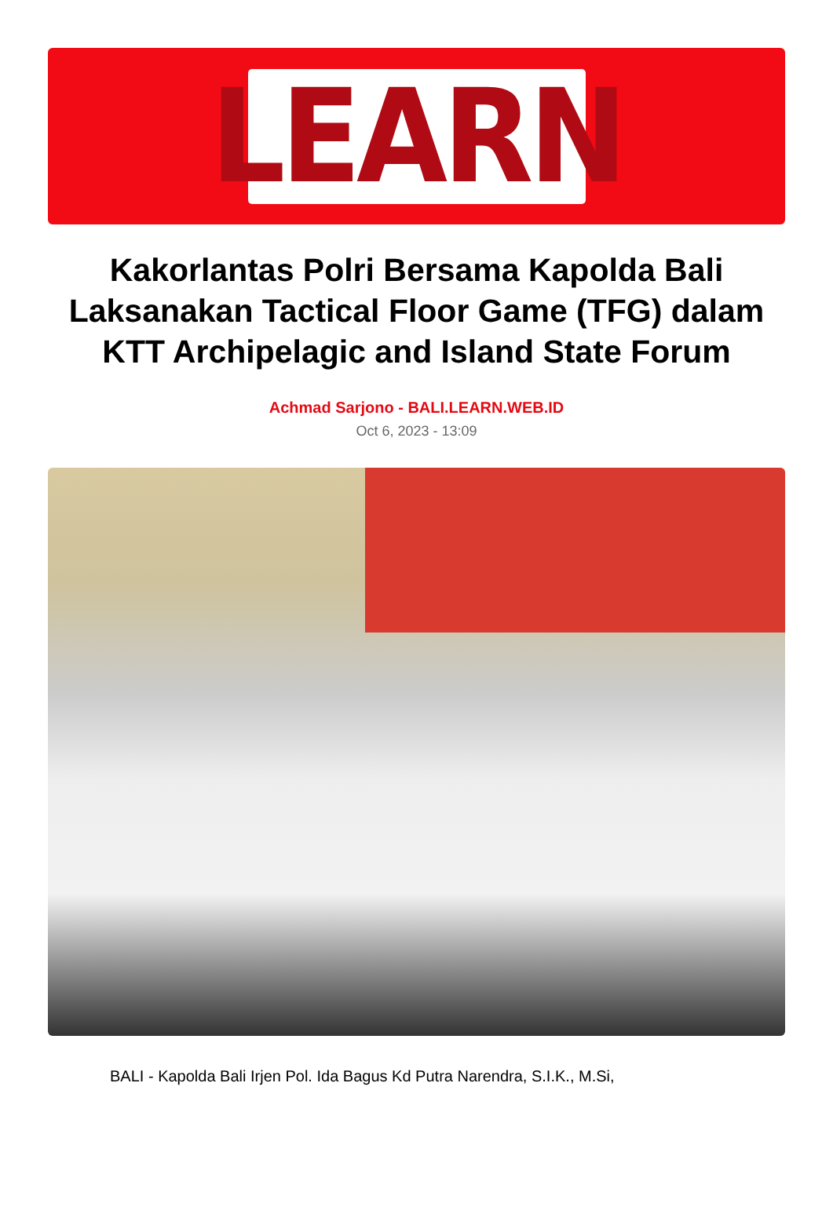LEARN
Kakorlantas Polri Bersama Kapolda Bali Laksanakan Tactical Floor Game (TFG) dalam KTT Archipelagic and Island State Forum
Achmad Sarjono - BALI.LEARN.WEB.ID
Oct 6, 2023 - 13:09
BALI - Kapolda Bali Irjen Pol. Ida Bagus Kd Putra Narendra, S.I.K., M.Si,